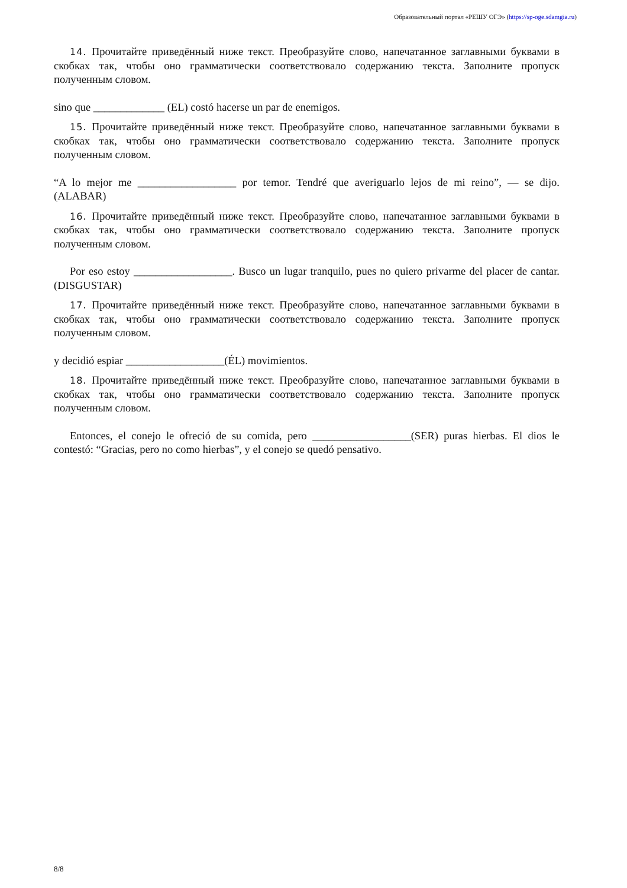Образовательный портал «РЕШУ ОГЭ» (https://sp-oge.sdamgia.ru)
14. Прочитайте приведённый ниже текст. Преобразуйте слово, напечатанное заглавными буквами в скобках так, чтобы оно грамматически соответствовало содержанию текста. Заполните пропуск полученным словом.
sino que _____________ (EL) costó hacerse un par de enemigos.
15. Прочитайте приведённый ниже текст. Преобразуйте слово, напечатанное заглавными буквами в скобках так, чтобы оно грамматически соответствовало содержанию текста. Заполните пропуск полученным словом.
“A lo mejor me __________________ por temor. Tendré que averiguarlo lejos de mi reino”, — se dijo. (ALABAR)
16. Прочитайте приведённый ниже текст. Преобразуйте слово, напечатанное заглавными буквами в скобках так, чтобы оно грамматически соответствовало содержанию текста. Заполните пропуск полученным словом.
Por eso estoy __________________. Busco un lugar tranquilo, pues no quiero privarme del placer de cantar. (DISGUSTAR)
17. Прочитайте приведённый ниже текст. Преобразуйте слово, напечатанное заглавными буквами в скобках так, чтобы оно грамматически соответствовало содержанию текста. Заполните пропуск полученным словом.
y decidió espiar __________________(ÉL) movimientos.
18. Прочитайте приведённый ниже текст. Преобразуйте слово, напечатанное заглавными буквами в скобках так, чтобы оно грамматически соответствовало содержанию текста. Заполните пропуск полученным словом.
Entonces, el conejo le ofreció de su comida, pero __________________(SER) puras hierbas. El dios le contestó: “Gracias, pero no como hierbas”, y el conejo se quedó pensativo.
8/8